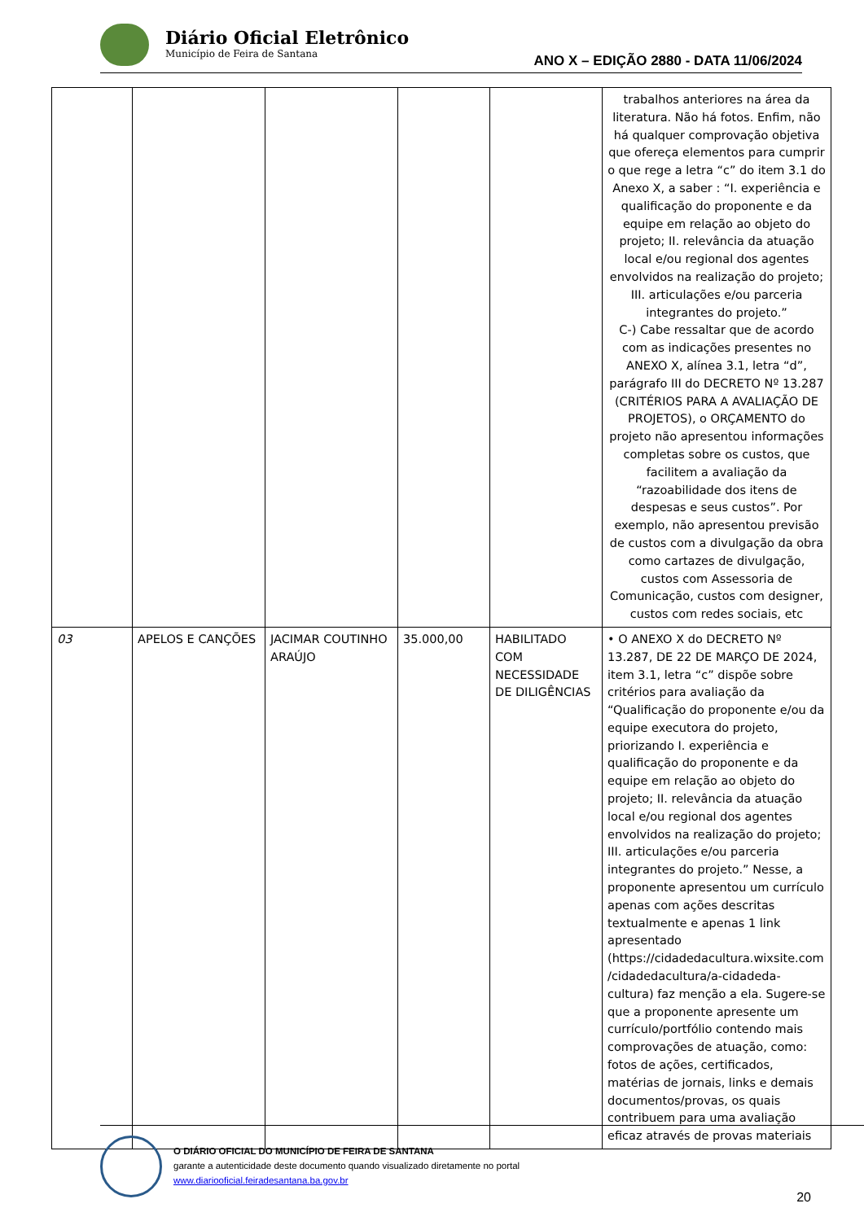Diário Oficial Eletrônico
Município de Feira de Santana
ANO X – EDIÇÃO 2880 - DATA 11/06/2024
| | | | | | trabalhos anteriores na área da literatura. Não há fotos. Enfim, não há qualquer comprovação objetiva que ofereça elementos para cumprir o que rege a letra “c” do item 3.1 do Anexo X, a saber : “I. experiência e qualificação do proponente e da equipe em relação ao objeto do projeto; II. relevância da atuação local e/ou regional dos agentes envolvidos na realização do projeto; III. articulações e/ou parceria integrantes do projeto.” C-) Cabe ressaltar que de acordo com as indicações presentes no ANEXO X, alínea 3.1, letra “d”, parágrafo III do DECRETO Nº 13.287 (CRITÉRIOS PARA A AVALIAÇÃO DE PROJETOS), o ORÇAMENTO do projeto não apresentou informações completas sobre os custos, que facilitem a avaliação da “razoabilidade dos itens de despesas e seus custos”. Por exemplo, não apresentou previsão de custos com a divulgação da obra como cartazes de divulgação, custos com Assessoria de Comunicação, custos com designer, custos com redes sociais, etc |
| 03 | APELOS E CANÇÕES | JACIMAR COUTINHO ARAÚJO | 35.000,00 | HABILITADO COM NECESSIDADE DE DILIGÊNCIAS | • O ANEXO X do DECRETO Nº 13.287, DE 22 DE MARÇO DE 2024, item 3.1, letra “c” dispõe sobre critérios para avaliação da “Qualificação do proponente e/ou da equipe executora do projeto, priorizando I. experiência e qualificação do proponente e da equipe em relação ao objeto do projeto; II. relevância da atuação local e/ou regional dos agentes envolvidos na realização do projeto; III. articulações e/ou parceria integrantes do projeto.” Nesse, a proponente apresentou um currículo apenas com ações descritas textualmente e apenas 1 link apresentado (https://cidadedacultura.wixsite.com /cidadedacultura/a-cidadeda-cultura) faz menção a ela. Sugere-se que a proponente apresente um currículo/portfólio contendo mais comprovações de atuação, como: fotos de ações, certificados, matérias de jornais, links e demais documentos/provas, os quais contribuem para uma avaliação eficaz através de provas materiais |
O DIÁRIO OFICIAL DO MUNICÍPIO DE FEIRA DE SANTANA
garante a autenticidade deste documento quando visualizado diretamente no portal
www.diariooficial.feiradesantana.ba.gov.br
20